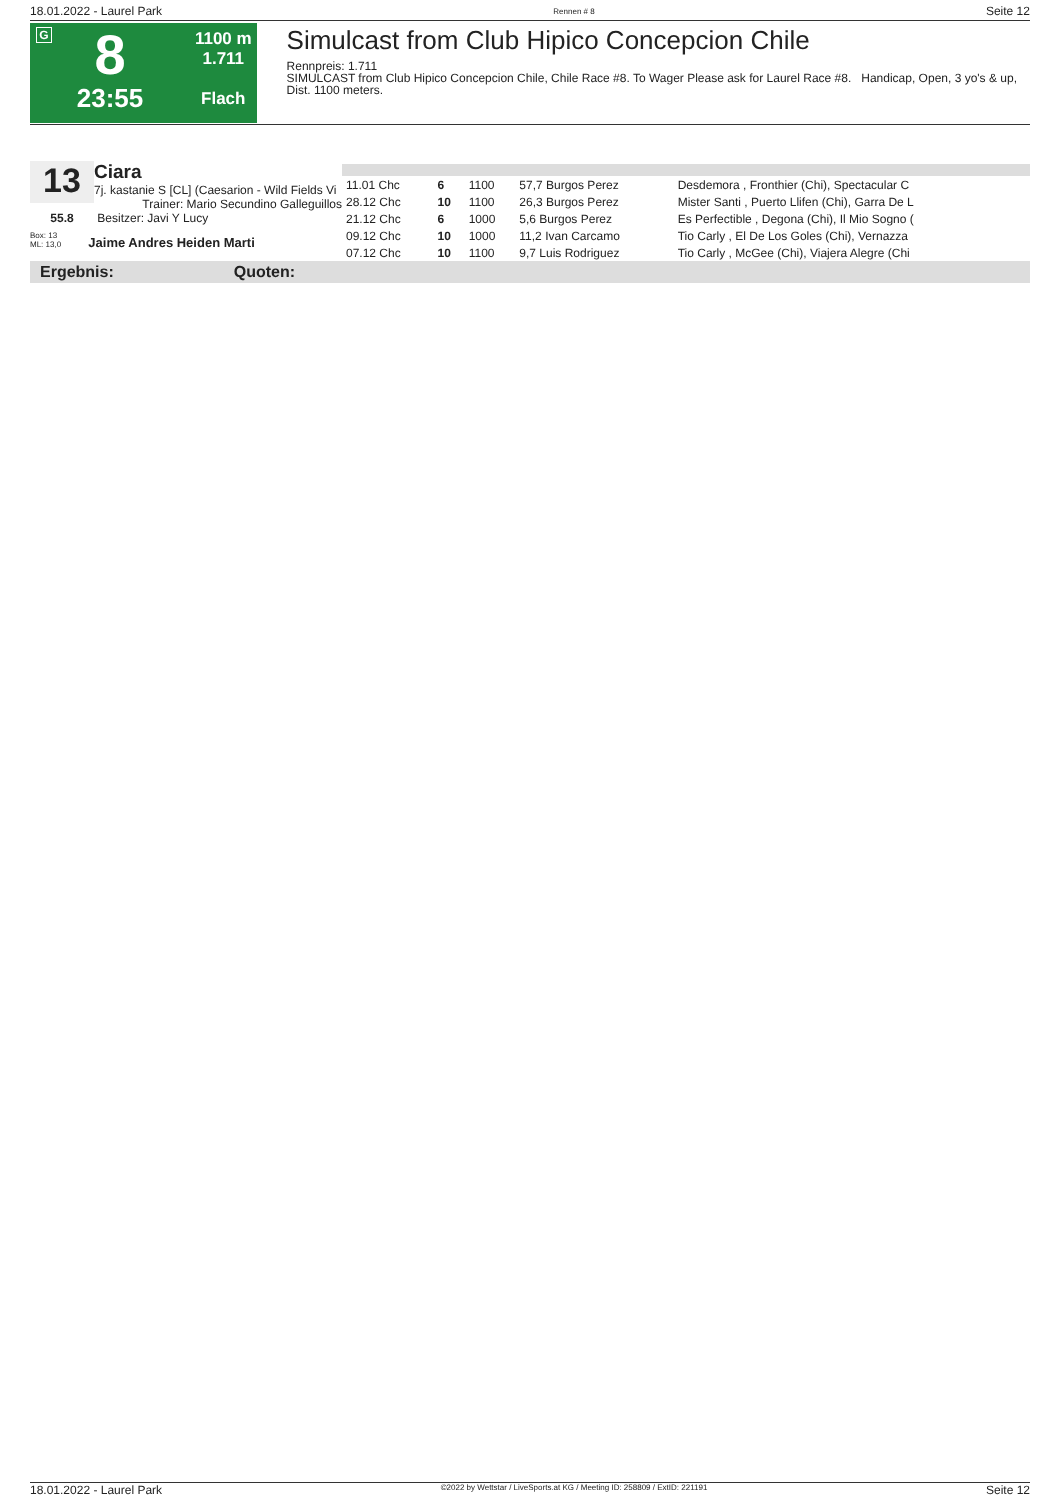18.01.2022 - Laurel Park Rennen # 8 Seite 12
G
8
23:55
1100 m
1.711
Flach
Simulcast from Club Hipico Concepcion Chile
Rennpreis: 1.711
SIMULCAST from Club Hipico Concepcion Chile, Chile Race #8. To Wager Please ask for Laurel Race #8. Handicap, Open, 3 yo's & up, Dist. 1100 meters.
13
Ciara
7j. kastanie S [CL] (Caesarion - Wild Fields Vi
Trainer: Mario Secundino Galleguillos
55.8 Besitzer: Javi Y Lucy
Box: 13
ML: 13,0 Jaime Andres Heiden Marti
| 11.01 Chc | 6 | 1100 | 57,7 Burgos Perez | Desdemora , Fronthier (Chi), Spectacular C |
| 28.12 Chc | 10 | 1100 | 26,3 Burgos Perez | Mister Santi , Puerto Llifen (Chi), Garra De L |
| 21.12 Chc | 6 | 1000 | 5,6 Burgos Perez | Es Perfectible , Degona (Chi), Il Mio Sogno ( |
| 09.12 Chc | 10 | 1000 | 11,2 Ivan Carcamo | Tio Carly , El De Los Goles (Chi), Vernazza |
| 07.12 Chc | 10 | 1100 | 9,7 Luis Rodriguez | Tio Carly , McGee (Chi), Viajera Alegre (Chi |
Ergebnis: Quoten:
18.01.2022 - Laurel Park ©2022 by Wettstar / LiveSports.at KG / Meeting ID: 258809 / ExtID: 221191 Seite 12